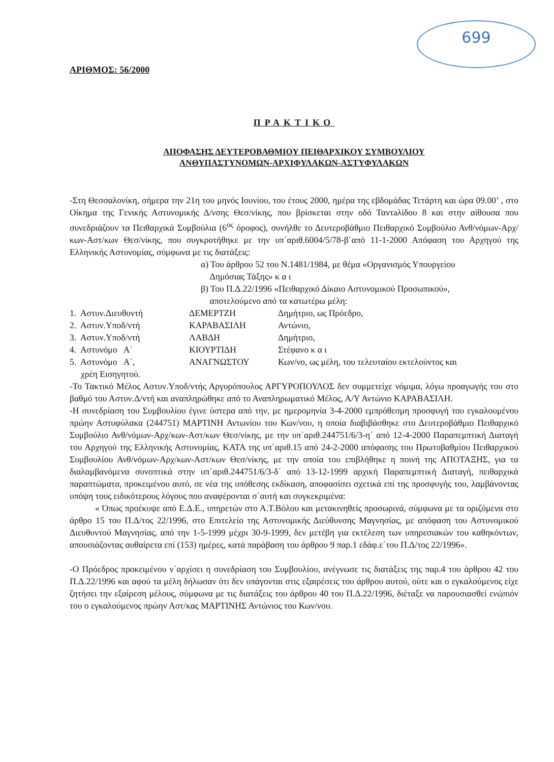699
ΑΡΙΘΜΟΣ: 56/2000
ΠΡΑΚΤΙΚΟ
ΑΠΟΦΑΣΗΣ ΔΕΥΤΕΡΟΒΑΘΜΙΟΥ ΠΕΙΘΑΡΧΙΚΟΥ ΣΥΜΒΟΥΛΙΟΥ
ΑΝΘΥΠΑΣΤΥΝΟΜΩΝ-ΑΡΧΙΦΥΛΑΚΩΝ-ΑΣΤΥΦΥΛΑΚΩΝ
-Στη Θεσσαλονίκη, σήμερα την 21η του μηνός Ιουνίου, του έτους 2000, ημέρα της εβδομάδας Τετάρτη και ώρα 09.00’ , στο Οίκημα της Γενικής Αστυνομικής Δ/νσης Θεσ/νίκης, που βρίσκεται στην οδό Ταντaλίδου 8 και στην αίθουσα που συνεδριάζουν τα Πειθαρχικά Συμβούλια (6<sup>ος</sup> όροφος), συνήλθε το Δευτεροβάθμιο Πειθαρχικό Συμβούλιο Ανθ/νόμων-Αρχ/κων-Αστ/κων Θεσ/νίκης, που συγκροτήθηκε με την υπ΄αριθ.6004/5/78-β΄από 11-1-2000 Απόφαση του Αρχηγού της Ελληνικής Αστυνομίας, σύμφωνα με τις διατάξεις:
α) Του άρθρου 52 του Ν.1481/1984, με θέμα «Οργανισμός Υπουργείου
Δημόσιας Τάξης» κ α ι
β) Του Π.Δ.22/1996 «Πειθαρχικό Δίκαιο Αστυνομικού Προσωπικού»,
αποτελούμενο από τα κατωτέρω μέλη:
| 1. Αστυν.Διευθυντή | ΔΕΜΕΡΤΖΗ | Δημήτριο, ως Πρόεδρο, |
| 2. Αστυν.Υποδ/ντή | ΚΑΡΑΒΑΣΙΛΗ | Αντώνιο, |
| 3. Αστυν.Υποδ/ντή | ΛΑΒΔΗ | Δημήτριο, |
| 4. Αστυνόμο Α΄ | ΚΙΟΥΡΤΙΔΗ | Στέφανο κ α ι |
| 5. Αστυνόμο Α΄, | ΑΝΑΓΝΩΣΤΟΥ | Κων/νο, ως μέλη, του τελευταίου εκτελούντος και |
| χρέη Εισηγητού. | | |
-Το Τακτικό Μέλος Αστυν.Υποδ/ντής Αργυρόπουλος ΑΡΓΥΡΟΠΟΥΛΟΣ δεν συμμετείχε νόμιμα, λόγω προαγωγής του στο βαθμό του Αστυν.Δ/ντή και αναπληρώθηκε από το Αναπληρωματικό Μέλος, Α/Υ Αντώνιο ΚΑΡΑΒΑΣΙΛΗ.
-Η συνεδρίαση του Συμβουλίου έγινε ύστερα από την, με ημερομηνία 3-4-2000 εμπρόθεσμη προσφυγή του εγκαλουμένου πρώην Αστυφύλακα (244751) ΜΑΡΤΙΝΗ Αντωνίου του Κων/νου, η οποία διαβιβάσθηκε στο Δευτεροβάθμιο Πειθαρχικό Συμβούλιο Ανθ/νόμων-Αρχ/κων-Αστ/κων Θεσ/νίκης, με την υπ΄αριθ.244751/6/3-η΄ από 12-4-2000 Παραπεμπτική Διαταγή του Αρχηγού της Ελληνικής Αστυνομίας, ΚΑΤΑ της υπ΄αριθ.15 από 24-2-2000 απόφασης του Πρωτοβαθμίου Πειθαρχικού Συμβουλίου Ανθ/νόμων-Αρχ/κων-Αστ/κων Θεσ/νίκης, με την οποία του επιβλήθηκε η ποινή της ΑΠΟΤΑΞΗΣ, για τα διαλαμβανόμενα συνοπτικά στην υπ΄αριθ.244751/6/3-δ΄ από 13-12-1999 αρχική Παραπεμπτική Διαταγή, πειθαρχικά παραπτώματα, προκειμένου αυτό, σε νέα της υπόθεσης εκδίκαση, αποφασίσει σχετικά επί της προσφυγής του, λαμβάνοντας υπόψη τους ειδικότερους λόγους που αναφέρονται σ΄αυτή και συγκεκριμένα:
« Όπως προέκυψε από Ε.Δ.Ε., υπηρετών στο Α.Τ.Βόλου και μετακινηθείς προσωρινά, σύμφωνα με τα οριζόμενα στο άρθρο 15 του Π.Δ/τος 22/1996, στο Επιτελείο της Αστυνομικής Διεύθυνσης Μαγνησίας, με απόφαση του Αστυνομικού Διευθυντού Μαγνησίας, από την 1-5-1999 μέχρι 30-9-1999, δεν μετέβη για εκτέλεση των υπηρεσιακών του καθηκόντων, απουσιάζοντας αυθαίρετα επί (153) ημέρες, κατά παράβαση του άρθρου 9 παρ.1 εδάφ.ε΄του Π.Δ/τος 22/1996».
-Ο Πρόεδρος προκειμένου ν΄αρχίσει η συνεδρίαση του Συμβουλίου, ανέγνωσε τις διατάξεις της παρ.4 του άρθρου 42 του Π.Δ.22/1996 και αφού τα μέλη δήλωσαν ότι δεν υπάγονται στις εξαιρέσεις του άρθρου αυτού, ούτε και ο εγκαλούμενος είχε ζητήσει την εξαίρεση μέλους, σύμφωνα με τις διατάξεις του άρθρου 40 του Π.Δ.22/1996, διέταξε να παρουσιασθεί ενώπιόν του ο εγκαλούμενος πρώην Αστ/κας ΜΑΡΤΙΝΗΣ Αντώνιος του Κων/νου.